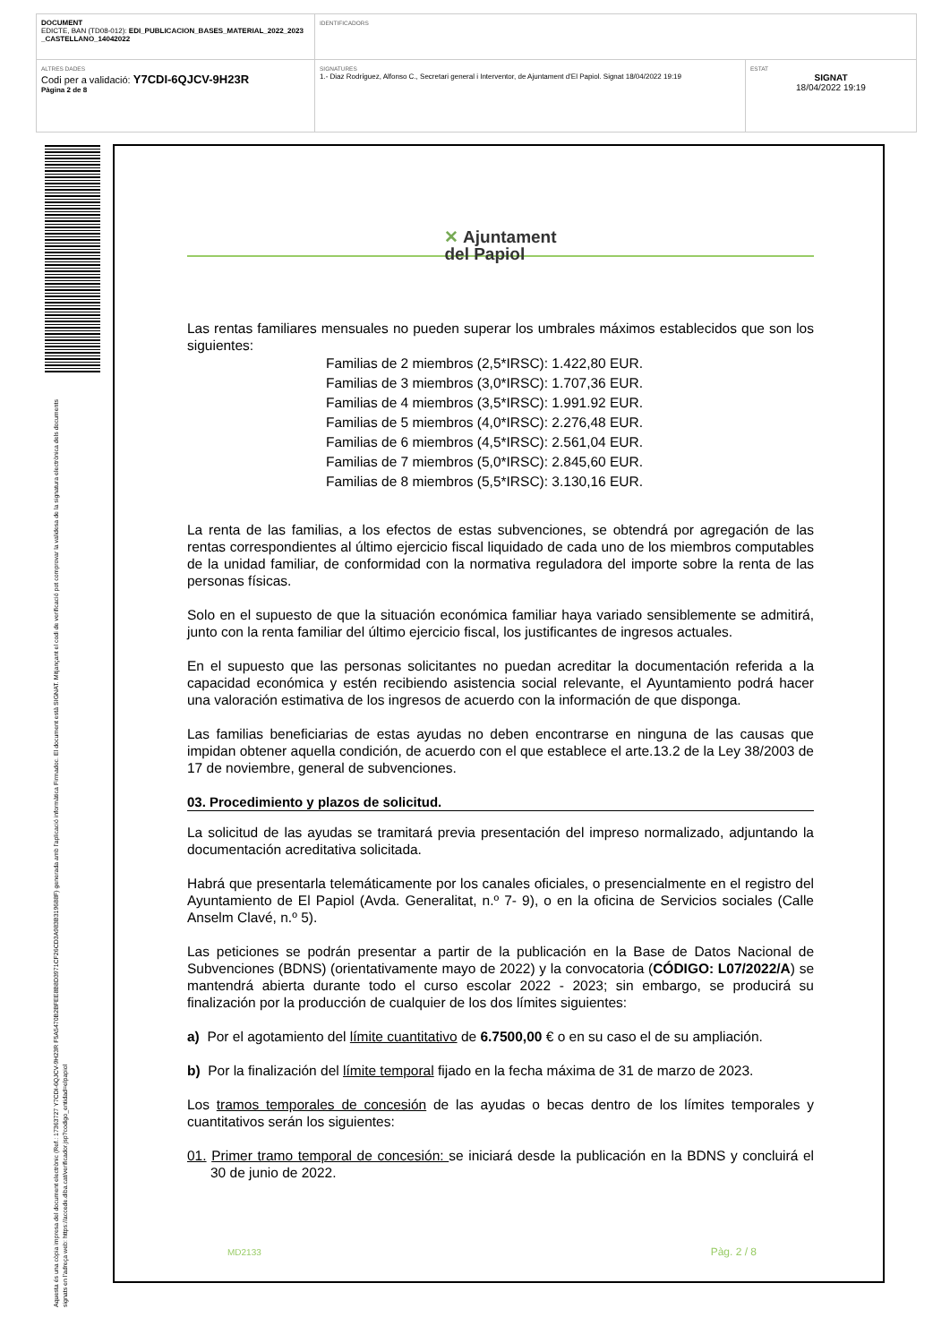| DOCUMENT EDICTE, BAN (TD08-012): EDI_PUBLICACION_BASES_MATERIAL_2022_2023 _CASTELLANO_14042022 | IDENTIFICADORS | |
| ALTRES DADES Codi per a validació: Y7CDI-6QJCV-9H23R Pàgina 2 de 8 | SIGNATURES 1.- Diaz Rodríguez, Alfonso C., Secretari general i Interventor, de Ajuntament d'El Papiol. Signat 18/04/2022 19:19 | ESTAT SIGNAT 18/04/2022 19:19 |
Aquesta és una còpia impresa del document electrònic (Ref.: 17363727 Y7CDI-6QJCV-9H23R F5A5470B2BFEE8B8D3971CF26CD3A983B319688F) generada amb l'aplicació informàtica Firmadoc. El document està SIGNAT. Mitjançant el codi de verificació pot comprovar la validesa de la signatura electrònica dels documents signats en l'adreça web: https://accede.diba.cat/verificador.jsp?codigo_entidad=elpapiol
✕ Ajuntament
del Papiol
Las rentas familiares mensuales no pueden superar los umbrales máximos establecidos que son los siguientes:
Familias de 2 miembros (2,5*IRSC): 1.422,80 EUR.
Familias de 3 miembros (3,0*IRSC): 1.707,36 EUR.
Familias de 4 miembros (3,5*IRSC): 1.991.92 EUR.
Familias de 5 miembros (4,0*IRSC): 2.276,48 EUR.
Familias de 6 miembros (4,5*IRSC): 2.561,04 EUR.
Familias de 7 miembros (5,0*IRSC): 2.845,60 EUR.
Familias de 8 miembros (5,5*IRSC): 3.130,16 EUR.
La renta de las familias, a los efectos de estas subvenciones, se obtendrá por agregación de las rentas correspondientes al último ejercicio fiscal liquidado de cada uno de los miembros computables de la unidad familiar, de conformidad con la normativa reguladora del importe sobre la renta de las personas físicas.
Solo en el supuesto de que la situación económica familiar haya variado sensiblemente se admitirá, junto con la renta familiar del último ejercicio fiscal, los justificantes de ingresos actuales.
En el supuesto que las personas solicitantes no puedan acreditar la documentación referida a la capacidad económica y estén recibiendo asistencia social relevante, el Ayuntamiento podrá hacer una valoración estimativa de los ingresos de acuerdo con la información de que disponga.
Las familias beneficiarias de estas ayudas no deben encontrarse en ninguna de las causas que impidan obtener aquella condición, de acuerdo con el que establece el arte.13.2 de la Ley 38/2003 de 17 de noviembre, general de subvenciones.
03. Procedimiento y plazos de solicitud.
La solicitud de las ayudas se tramitará previa presentación del impreso normalizado, adjuntando la documentación acreditativa solicitada.
Habrá que presentarla telemáticamente por los canales oficiales, o presencialmente en el registro del Ayuntamiento de El Papiol (Avda. Generalitat, n.º 7- 9), o en la oficina de Servicios sociales (Calle Anselm Clavé, n.º 5).
Las peticiones se podrán presentar a partir de la publicación en la Base de Datos Nacional de Subvenciones (BDNS) (orientativamente mayo de 2022) y la convocatoria (CÓDIGO: L07/2022/A) se mantendrá abierta durante todo el curso escolar 2022 - 2023; sin embargo, se producirá su finalización por la producción de cualquier de los dos límites siguientes:
a) Por el agotamiento del límite cuantitativo de 6.7500,00 € o en su caso el de su ampliación.
b) Por la finalización del límite temporal fijado en la fecha máxima de 31 de marzo de 2023.
Los tramos temporales de concesión de las ayudas o becas dentro de los límites temporales y cuantitativos serán los siguientes:
01. Primer tramo temporal de concesión: se iniciará desde la publicación en la BDNS y concluirá el 30 de junio de 2022.
MD2133 Pàg. 2 / 8